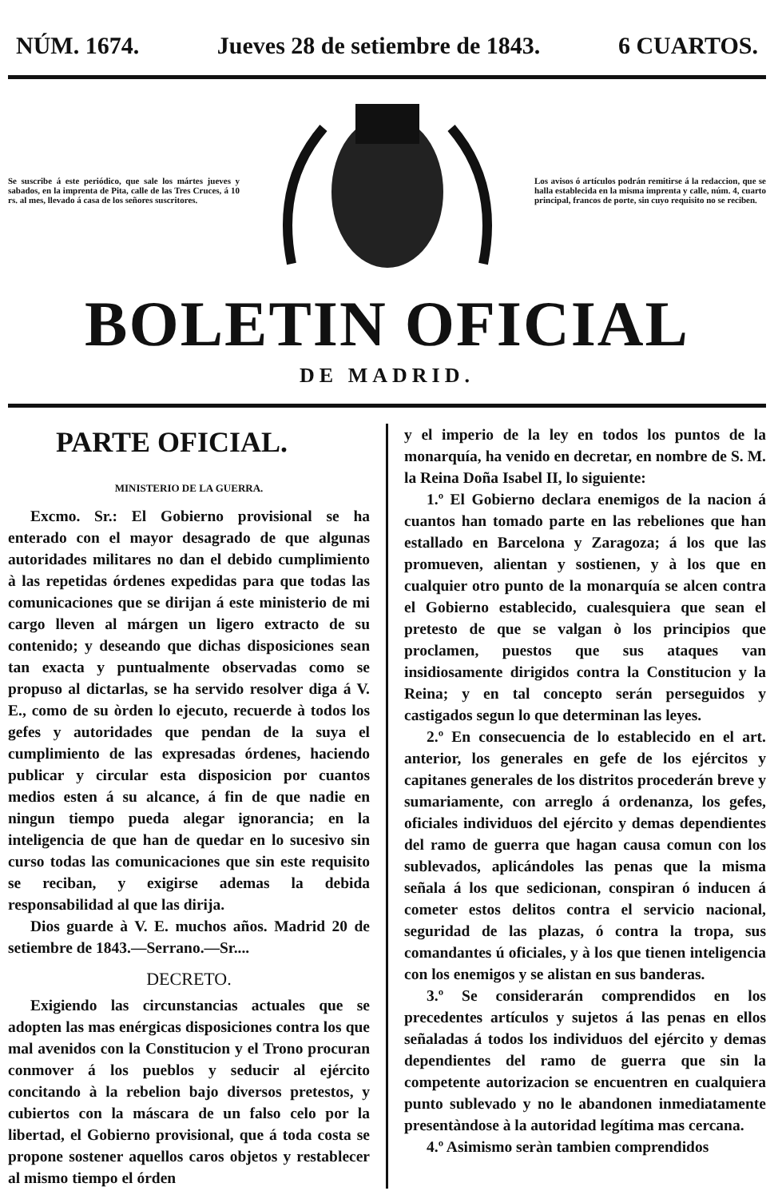NÚM. 1674. Jueves 28 de setiembre de 1843. 6 CUARTOS.
Se suscribe á este periódico, que sale los mártes jueves y sabados, en la imprenta de Pita, calle de las Tres Cruces, á 10 rs. al mes, llevado á casa de los señores suscritores.
Los avisos ó artículos podrán remitirse á la redaccion, que se halla establecida en la misma imprenta y calle, núm. 4, cuarto principal, francos de porte, sin cuyo requisito no se reciben.
BOLETIN OFICIAL
DE MADRID.
PARTE OFICIAL.
MINISTERIO DE LA GUERRA.
Excmo. Sr.: El Gobierno provisional se ha enterado con el mayor desagrado de que algunas autoridades militares no dan el debido cumplimiento à las repetidas órdenes expedidas para que todas las comunicaciones que se dirijan á este ministerio de mi cargo lleven al márgen un ligero extracto de su contenido; y deseando que dichas disposiciones sean tan exacta y puntualmente observadas como se propuso al dictarlas, se ha servido resolver diga á V. E., como de su òrden lo ejecuto, recuerde à todos los gefes y autoridades que pendan de la suya el cumplimiento de las expresadas órdenes, haciendo publicar y circular esta disposicion por cuantos medios esten á su alcance, á fin de que nadie en ningun tiempo pueda alegar ignorancia; en la inteligencia de que han de quedar en lo sucesivo sin curso todas las comunicaciones que sin este requisito se reciban, y exigirse ademas la debida responsabilidad al que las dirija.
Dios guarde à V. E. muchos años. Madrid 20 de setiembre de 1843.—Serrano.—Sr....
DECRETO.
Exigiendo las circunstancias actuales que se adopten las mas enérgicas disposiciones contra los que mal avenidos con la Constitucion y el Trono procuran conmover á los pueblos y seducir al ejército concitando à la rebelion bajo diversos pretestos, y cubiertos con la máscara de un falso celo por la libertad, el Gobierno provisional, que á toda costa se propone sostener aquellos caros objetos y restablecer al mismo tiempo el órden
y el imperio de la ley en todos los puntos de la monarquía, ha venido en decretar, en nombre de S. M. la Reina Doña Isabel II, lo siguiente:
1.º El Gobierno declara enemigos de la nacion á cuantos han tomado parte en las rebeliones que han estallado en Barcelona y Zaragoza; á los que las promueven, alientan y sostienen, y à los que en cualquier otro punto de la monarquía se alcen contra el Gobierno establecido, cualesquiera que sean el pretesto de que se valgan ò los principios que proclamen, puestos que sus ataques van insidiosamente dirigidos contra la Constitucion y la Reina; y en tal concepto serán perseguidos y castigados segun lo que determinan las leyes.
2.º En consecuencia de lo establecido en el art. anterior, los generales en gefe de los ejércitos y capitanes generales de los distritos procederán breve y sumariamente, con arreglo á ordenanza, los gefes, oficiales individuos del ejército y demas dependientes del ramo de guerra que hagan causa comun con los sublevados, aplicándoles las penas que la misma señala á los que sedicionan, conspiran ó inducen á cometer estos delitos contra el servicio nacional, seguridad de las plazas, ó contra la tropa, sus comandantes ú oficiales, y à los que tienen inteligencia con los enemigos y se alistan en sus banderas.
3.º Se considerarán comprendidos en los precedentes artículos y sujetos á las penas en ellos señaladas á todos los individuos del ejército y demas dependientes del ramo de guerra que sin la competente autorizacion se encuentren en cualquiera punto sublevado y no le abandonen inmediatamente presentàndose à la autoridad legítima mas cercana.
4.º Asimismo seràn tambien comprendidos